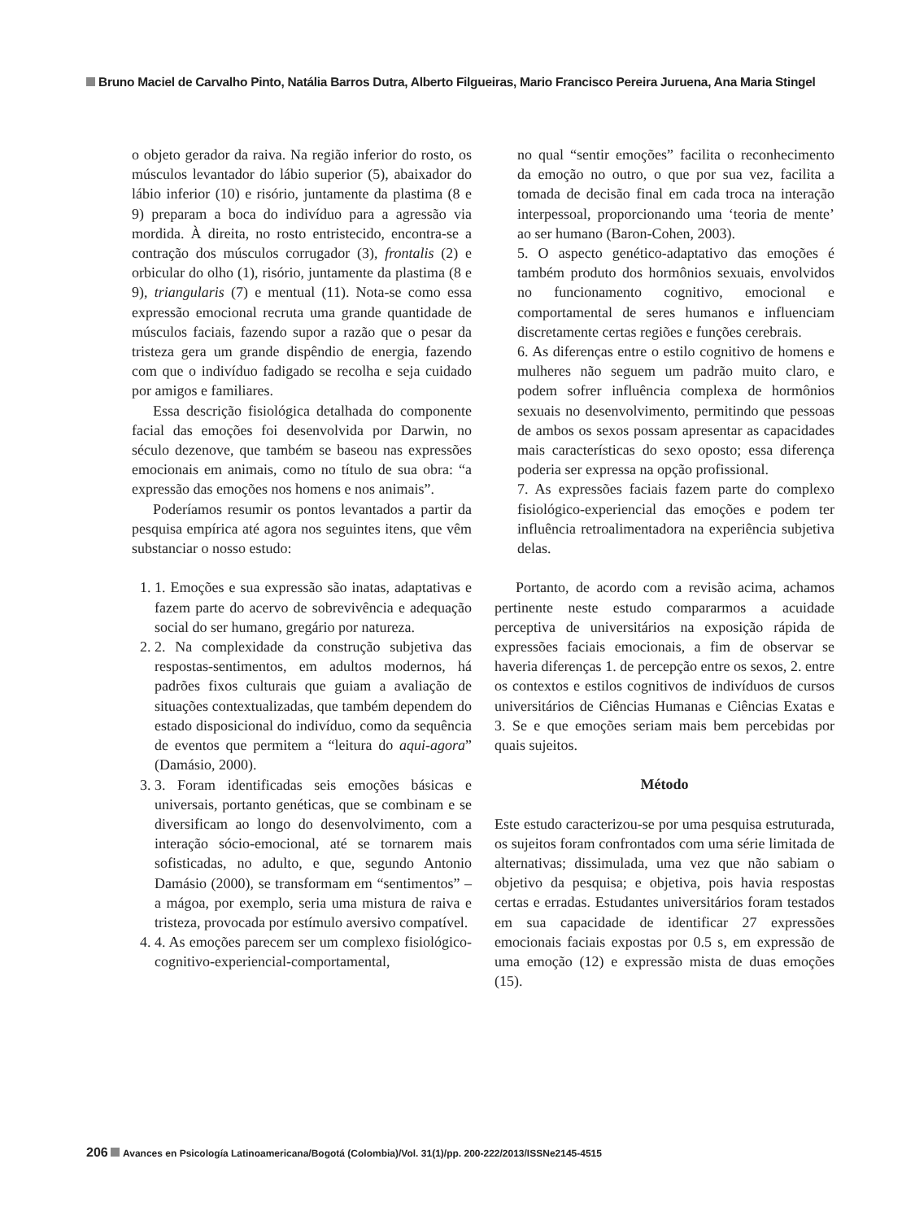Bruno Maciel de Carvalho Pinto, Natália Barros Dutra, Alberto Filgueiras, Mario Francisco Pereira Juruena, Ana Maria Stingel
o objeto gerador da raiva. Na região inferior do rosto, os músculos levantador do lábio superior (5), abaixador do lábio inferior (10) e risório, juntamente da plastima (8 e 9) preparam a boca do indivíduo para a agressão via mordida. À direita, no rosto entristecido, encontra-se a contração dos músculos corrugador (3), frontalis (2) e orbicular do olho (1), risório, juntamente da plastima (8 e 9), triangularis (7) e mentual (11). Nota-se como essa expressão emocional recruta uma grande quantidade de músculos faciais, fazendo supor a razão que o pesar da tristeza gera um grande dispêndio de energia, fazendo com que o indivíduo fadigado se recolha e seja cuidado por amigos e familiares.
Essa descrição fisiológica detalhada do componente facial das emoções foi desenvolvida por Darwin, no século dezenove, que também se baseou nas expressões emocionais em animais, como no título de sua obra: “a expressão das emoções nos homens e nos animais”.
Poderíamos resumir os pontos levantados a partir da pesquisa empírica até agora nos seguintes itens, que vêm substanciar o nosso estudo:
1. 1. Emoções e sua expressão são inatas, adaptativas e fazem parte do acervo de sobrevivência e adequação social do ser humano, gregário por natureza.
2. 2. Na complexidade da construção subjetiva das respostas-sentimentos, em adultos modernos, há padrões fixos culturais que guiam a avaliação de situações contextualizadas, que também dependem do estado disposicional do indivíduo, como da sequência de eventos que permitem a “leitura do aqui-agora” (Damásio, 2000).
3. 3. Foram identificadas seis emoções básicas e universais, portanto genéticas, que se combinam e se diversificam ao longo do desenvolvimento, com a interação sócio-emocional, até se tornarem mais sofisticadas, no adulto, e que, segundo Antonio Damásio (2000), se transformam em “sentimentos” – a mágoa, por exemplo, seria uma mistura de raiva e tristeza, provocada por estímulo aversivo compatível.
4. 4. As emoções parecem ser um complexo fisiológico-cognitivo-experiencial-comportamental,
no qual “sentir emoções” facilita o reconhecimento da emoção no outro, o que por sua vez, facilita a tomada de decisão final em cada troca na interação interpessoal, proporcionando uma ‘teoria de mente’ ao ser humano (Baron-Cohen, 2003).
5. O aspecto genético-adaptativo das emoções é também produto dos hormônios sexuais, envolvidos no funcionamento cognitivo, emocional e comportamental de seres humanos e influenciam discretamente certas regiões e funções cerebrais.
6. As diferenças entre o estilo cognitivo de homens e mulheres não seguem um padrão muito claro, e podem sofrer influência complexa de hormônios sexuais no desenvolvimento, permitindo que pessoas de ambos os sexos possam apresentar as capacidades mais características do sexo oposto; essa diferença poderia ser expressa na opção profissional.
7. As expressões faciais fazem parte do complexo fisiológico-experiencial das emoções e podem ter influência retroalimentadora na experiência subjetiva delas.
Portanto, de acordo com a revisão acima, achamos pertinente neste estudo compararmos a acuidade perceptiva de universitários na exposição rápida de expressões faciais emocionais, a fim de observar se haveria diferenças 1. de percepção entre os sexos, 2. entre os contextos e estilos cognitivos de indivíduos de cursos universitários de Ciências Humanas e Ciências Exatas e 3. Se e que emoções seriam mais bem percebidas por quais sujeitos.
Método
Este estudo caracterizou-se por uma pesquisa estruturada, os sujeitos foram confrontados com uma série limitada de alternativas; dissimulada, uma vez que não sabiam o objetivo da pesquisa; e objetiva, pois havia respostas certas e erradas. Estudantes universitários foram testados em sua capacidade de identificar 27 expressões emocionais faciais expostas por 0.5 s, em expressão de uma emoção (12) e expressão mista de duas emoções (15).
206 Avances en Psicología Latinoamericana/Bogotá (Colombia)/Vol. 31(1)/pp. 200-222/2013/ISSNe2145-4515